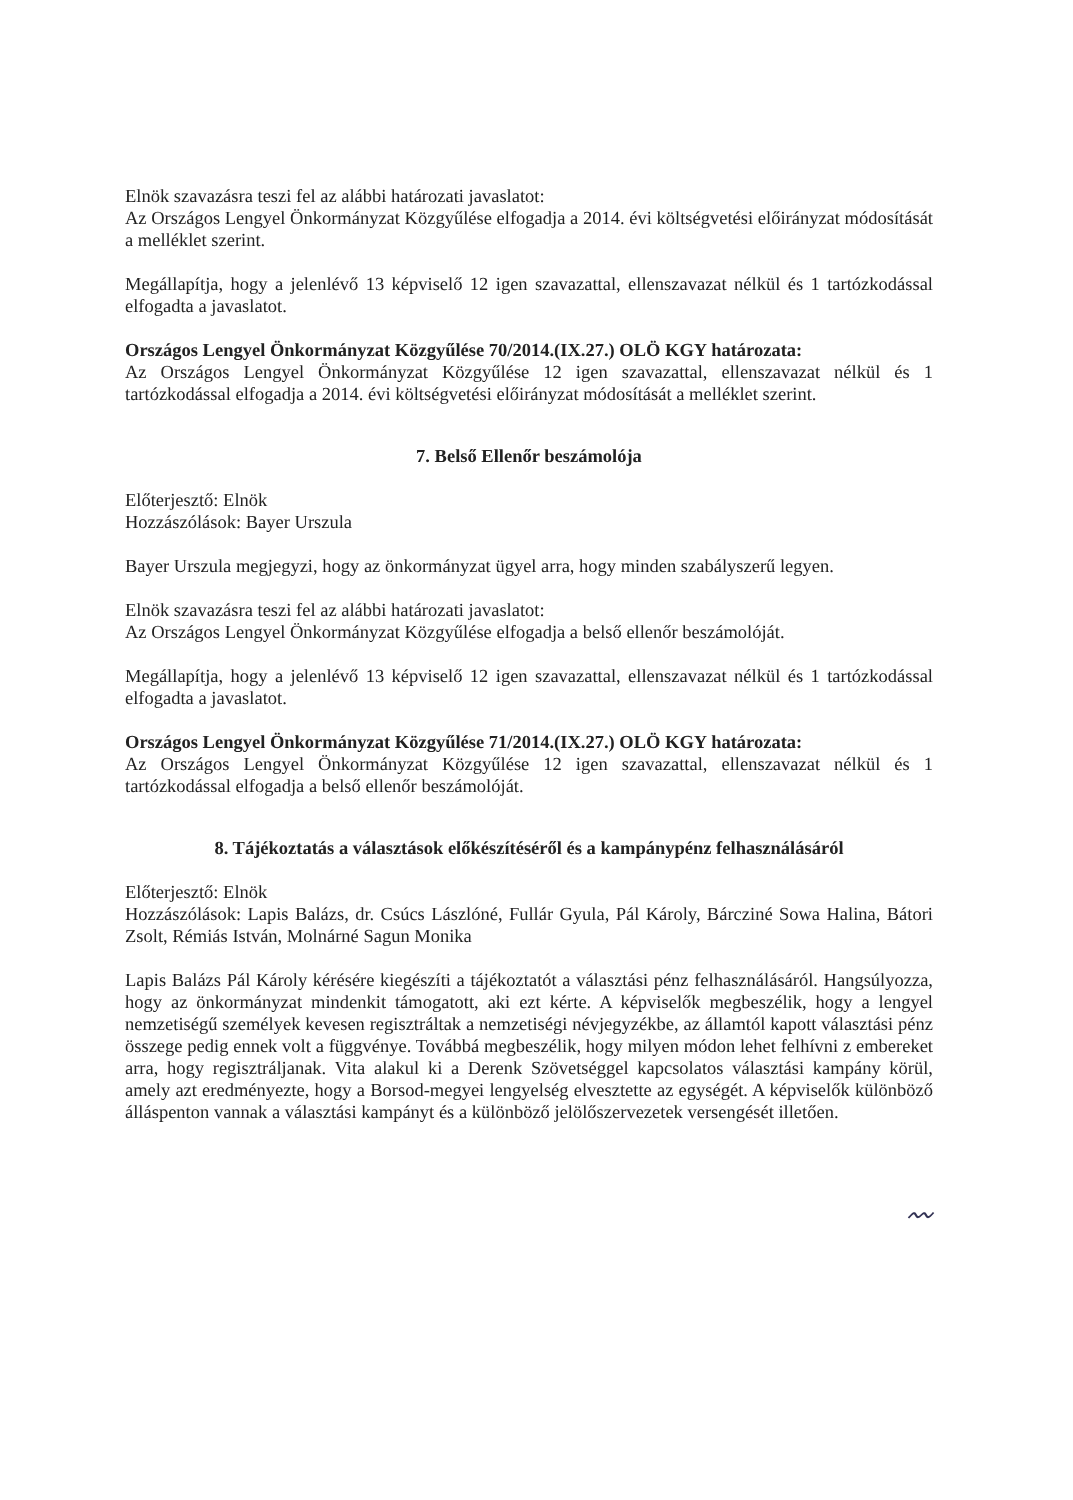Elnök szavazásra teszi fel az alábbi határozati javaslatot:
Az Országos Lengyel Önkormányzat Közgyűlése elfogadja a 2014. évi költségvetési előirányzat módosítását a melléklet szerint.
Megállapítja, hogy a jelenlévő 13 képviselő 12 igen szavazattal, ellenszavazat nélkül és 1 tartózkodással elfogadta a javaslatot.
Országos Lengyel Önkormányzat Közgyűlése 70/2014.(IX.27.) OLÖ KGY határozata:
Az Országos Lengyel Önkormányzat Közgyűlése 12 igen szavazattal, ellenszavazat nélkül és 1 tartózkodással elfogadja a 2014. évi költségvetési előirányzat módosítását a melléklet szerint.
7. Belső Ellenőr beszámolója
Előterjesztő: Elnök
Hozzászólások: Bayer Urszula
Bayer Urszula megjegyzi, hogy az önkormányzat ügyel arra, hogy minden szabályszerű legyen.
Elnök szavazásra teszi fel az alábbi határozati javaslatot:
Az Országos Lengyel Önkormányzat Közgyűlése elfogadja a belső ellenőr beszámolóját.
Megállapítja, hogy a jelenlévő 13 képviselő 12 igen szavazattal, ellenszavazat nélkül és 1 tartózkodással elfogadta a javaslatot.
Országos Lengyel Önkormányzat Közgyűlése 71/2014.(IX.27.) OLÖ KGY határozata:
Az Országos Lengyel Önkormányzat Közgyűlése 12 igen szavazattal, ellenszavazat nélkül és 1 tartózkodással elfogadja a belső ellenőr beszámolóját.
8. Tájékoztatás a választások előkészítéséről és a kampánypénz felhasználásáról
Előterjesztő: Elnök
Hozzászólások: Lapis Balázs, dr. Csúcs Lászlóné, Fullár Gyula, Pál Károly, Bárcziné Sowa Halina, Bátori Zsolt, Rémiás István, Molnárné Sagun Monika
Lapis Balázs Pál Károly kérésére kiegészíti a tájékoztatót a választási pénz felhasználásáról. Hangsúlyozza, hogy az önkormányzat mindenkit támogatott, aki ezt kérte. A képviselők megbeszélik, hogy a lengyel nemzetiségű személyek kevesen regisztráltak a nemzetiségi névjegyzékbe, az államtól kapott választási pénz összege pedig ennek volt a függvénye. Továbbá megbeszélik, hogy milyen módon lehet felhívni z embereket arra, hogy regisztráljanak. Vita alakul ki a Derenk Szövetséggel kapcsolatos választási kampány körül, amely azt eredményezte, hogy a Borsod-megyei lengyelség elvesztette az egységét. A képviselők különböző álláspenton vannak a választási kampányt és a különböző jelölőszervezetek versengését illetően.
〰